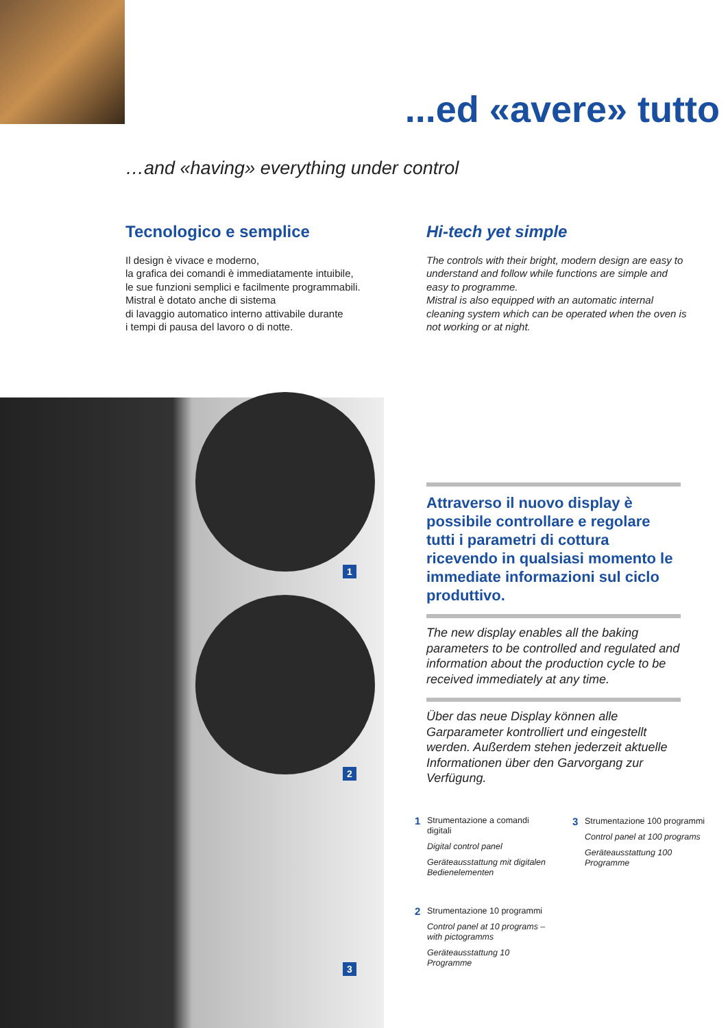...ed «avere» tutto
…and «having» everything under control
Tecnologico e semplice
Il design è vivace e moderno,
la grafica dei comandi è immediatamente intuibile,
le sue funzioni semplici e facilmente programmabili.
Mistral è dotato anche di sistema
di lavaggio automatico interno attivabile durante
i tempi di pausa del lavoro o di notte.
Hi-tech yet simple
The controls with their bright, modern design are easy to understand and follow while functions are simple and easy to programme.
Mistral is also equipped with an automatic internal cleaning system which can be operated when the oven is not working or at night.
1
2
3
Attraverso il nuovo display è possibile controllare e regolare tutti i parametri di cottura ricevendo in qualsiasi momento le immediate informazioni sul ciclo produttivo.
The new display enables all the baking parameters to be controlled and regulated and information about the production cycle to be received immediately at any time.
Über das neue Display können alle Garparameter kontrolliert und eingestellt werden. Außerdem stehen jederzeit aktuelle Informationen über den Garvorgang zur Verfügung.
1 Strumentazione a comandi digitali
Digital control panel
Geräteausstattung mit digitalen Bedienelementen
2 Strumentazione 10 programmi
Control panel at 10 programs – with pictogramms
Geräteausstattung 10 Programme
3 Strumentazione 100 programmi
Control panel at 100 programs
Geräteausstattung 100 Programme